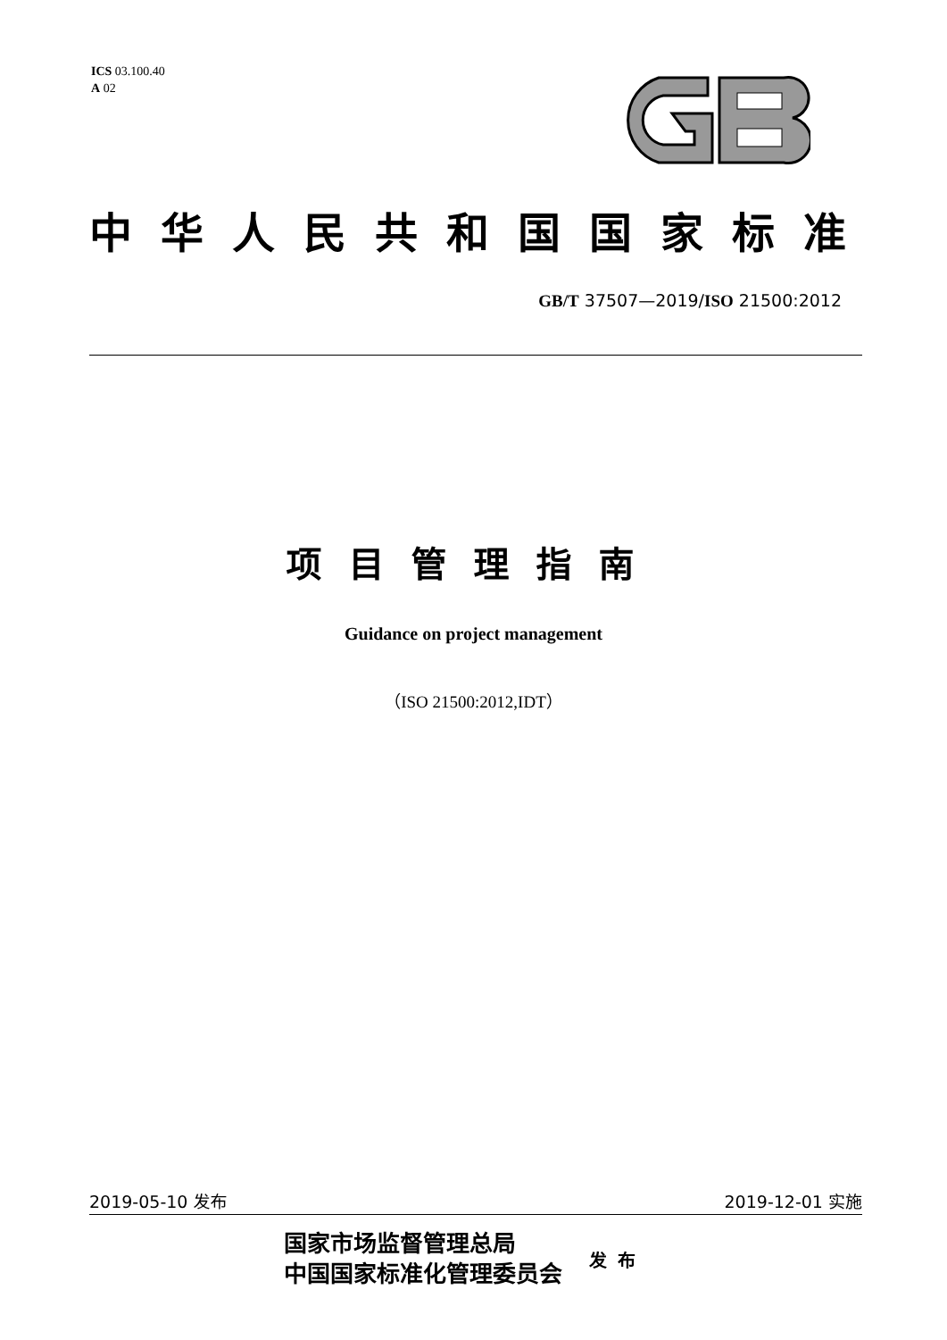ICS 03.100.40
A 02
中华人民共和国国家标准
GB/T 37507—2019/ISO 21500:2012
项目管理指南
Guidance on project management
（ISO 21500:2012,IDT）
2019-05-10 发布 2019-12-01 实施
国家市场监督管理总局
中国国家标准化管理委员会
发布